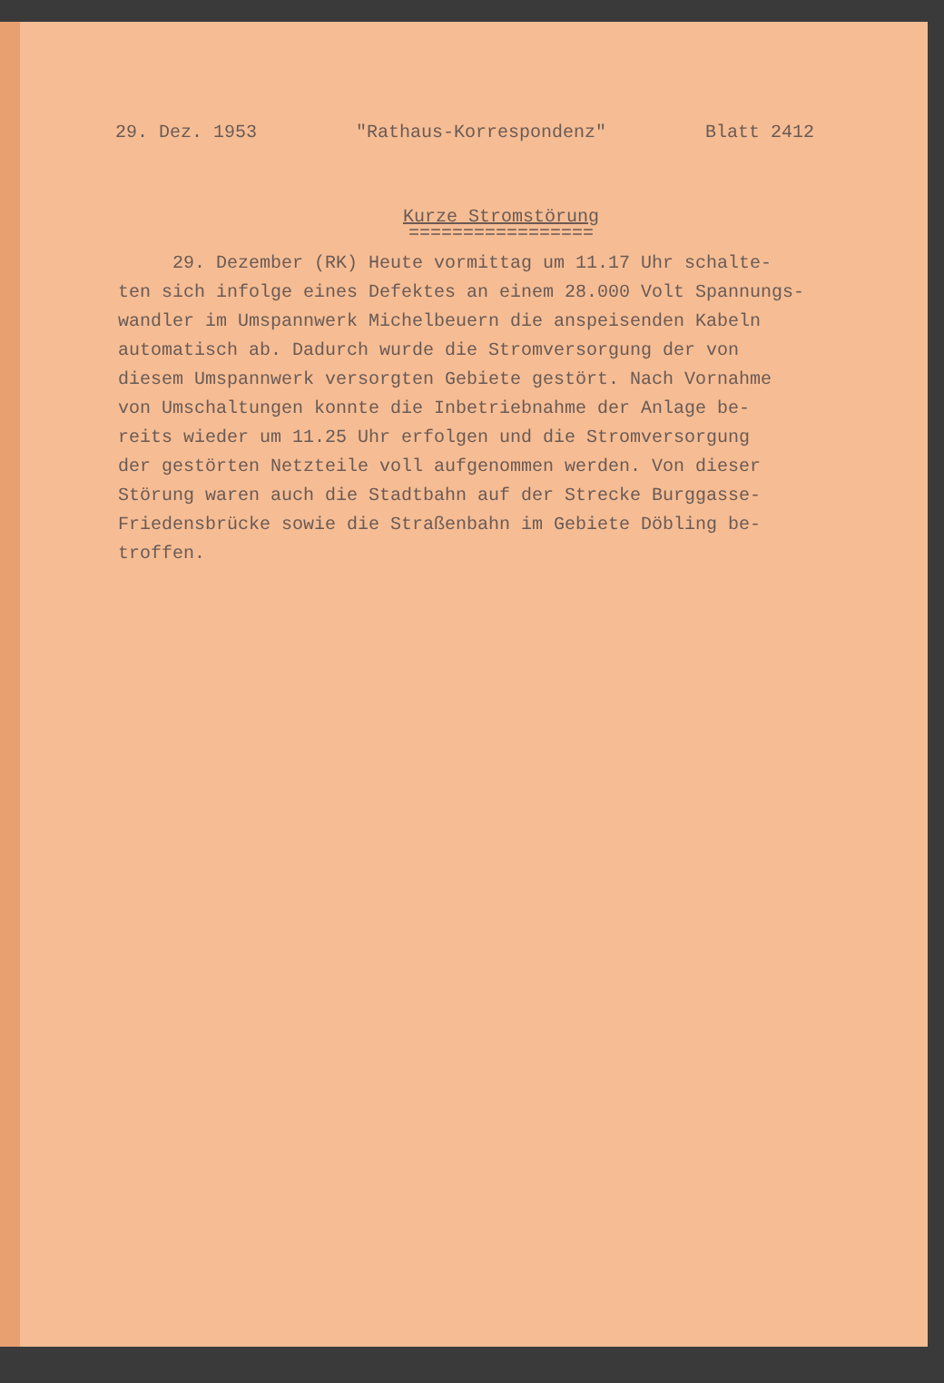29. Dez. 1953 "Rathaus-Korrespondenz" Blatt 2412
Kurze Stromstörung
=================
29. Dezember (RK) Heute vormittag um 11.17 Uhr schalte-
ten sich infolge eines Defektes an einem 28.000 Volt Spannungs-
wandler im Umspannwerk Michelbeuern die anspeisenden Kabeln
automatisch ab. Dadurch wurde die Stromversorgung der von
diesem Umspannwerk versorgten Gebiete gestört. Nach Vornahme
von Umschaltungen konnte die Inbetriebnahme der Anlage be-
reits wieder um 11.25 Uhr erfolgen und die Stromversorgung
der gestörten Netzteile voll aufgenommen werden. Von dieser
Störung waren auch die Stadtbahn auf der Strecke Burggasse-
Friedensbrücke sowie die Straßenbahn im Gebiete Döbling be-
troffen.